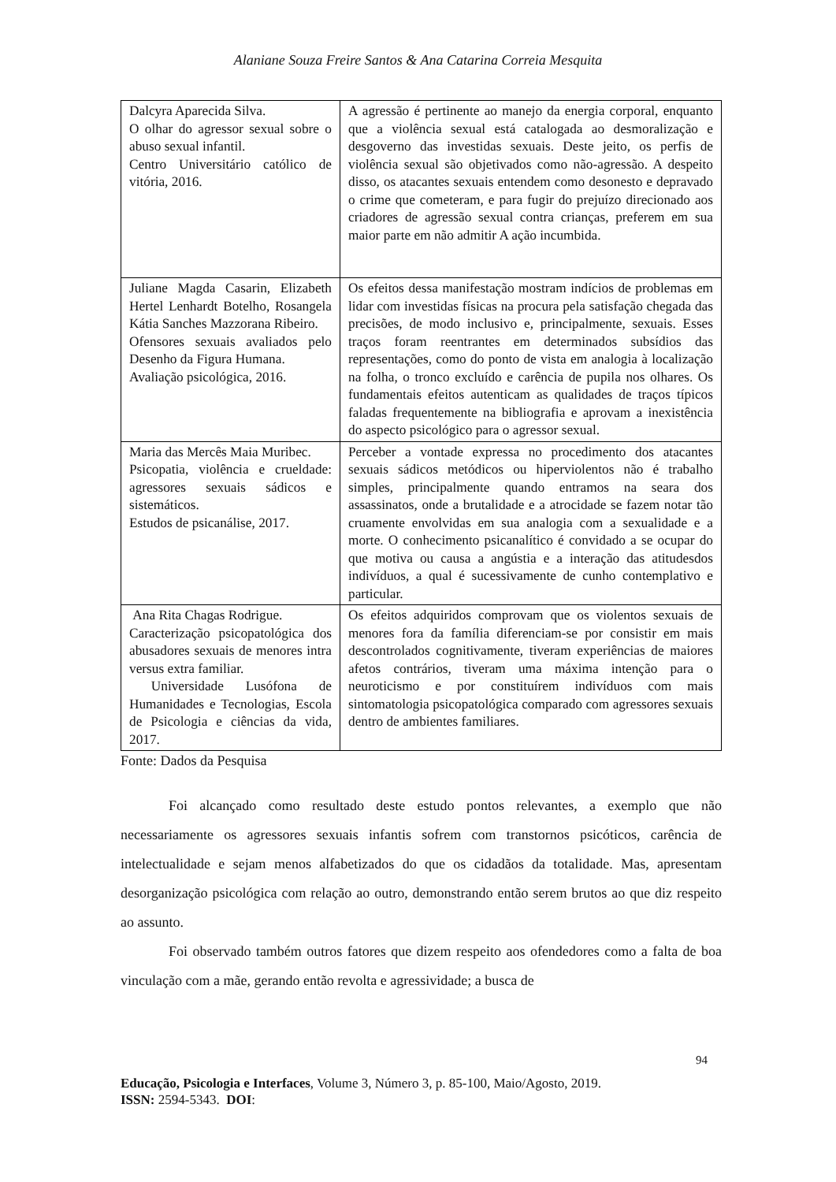Alaniane Souza Freire Santos & Ana Catarina Correia Mesquita
| Dalcyra Aparecida Silva. O olhar do agressor sexual sobre o abuso sexual infantil. Centro Universitário católico de vitória, 2016. | A agressão é pertinente ao manejo da energia corporal, enquanto que a violência sexual está catalogada ao desmoralização e desgoverno das investidas sexuais. Deste jeito, os perfis de violência sexual são objetivados como não-agressão. A despeito disso, os atacantes sexuais entendem como desonesto e depravado o crime que cometeram, e para fugir do prejuízo direcionado aos criadores de agressão sexual contra crianças, preferem em sua maior parte em não admitir A ação incumbida. |
| Juliane Magda Casarin, Elizabeth Hertel Lenhardt Botelho, Rosangela Kátia Sanches Mazzorana Ribeiro. Ofensores sexuais avaliados pelo Desenho da Figura Humana. Avaliação psicológica, 2016. | Os efeitos dessa manifestação mostram indícios de problemas em lidar com investidas físicas na procura pela satisfação chegada das precisões, de modo inclusivo e, principalmente, sexuais. Esses traços foram reentrantes em determinados subsídios das representações, como do ponto de vista em analogia à localização na folha, o tronco excluído e carência de pupila nos olhares. Os fundamentais efeitos autenticam as qualidades de traços típicos faladas frequentemente na bibliografia e aprovam a inexistência do aspecto psicológico para o agressor sexual. |
| Maria das Mercês Maia Muribec. Psicopatia, violência e crueldade: agressores sexuais sádicos e sistemáticos. Estudos de psicanálise, 2017. | Perceber a vontade expressa no procedimento dos atacantes sexuais sádicos metódicos ou hiperviolentos não é trabalho simples, principalmente quando entramos na seara dos assassinatos, onde a brutalidade e a atrocidade se fazem notar tão cruamente envolvidas em sua analogia com a sexualidade e a morte. O conhecimento psicanalítico é convidado a se ocupar do que motiva ou causa a angústia e a interação das atitudesdos indivíduos, a qual é sucessivamente de cunho contemplativo e particular. |
| Ana Rita Chagas Rodrigue. Caracterização psicopatológica dos abusadores sexuais de menores intra versus extra familiar. Universidade Lusófona de Humanidades e Tecnologias, Escola de Psicologia e ciências da vida, 2017. | Os efeitos adquiridos comprovam que os violentos sexuais de menores fora da família diferenciam-se por consistir em mais descontrolados cognitivamente, tiveram experiências de maiores afetos contrários, tiveram uma máxima intenção para o neuroticismo e por constituírem indivíduos com mais sintomatologia psicopatológica comparado com agressores sexuais dentro de ambientes familiares. |
Fonte: Dados da Pesquisa
Foi alcançado como resultado deste estudo pontos relevantes, a exemplo que não necessariamente os agressores sexuais infantis sofrem com transtornos psicóticos, carência de intelectualidade e sejam menos alfabetizados do que os cidadãos da totalidade. Mas, apresentam desorganização psicológica com relação ao outro, demonstrando então serem brutos ao que diz respeito ao assunto.
Foi observado também outros fatores que dizem respeito aos ofendedores como a falta de boa vinculação com a mãe, gerando então revolta e agressividade; a busca de
94
Educação, Psicologia e Interfaces, Volume 3, Número 3, p. 85-100, Maio/Agosto, 2019.
ISSN: 2594-5343. DOI: